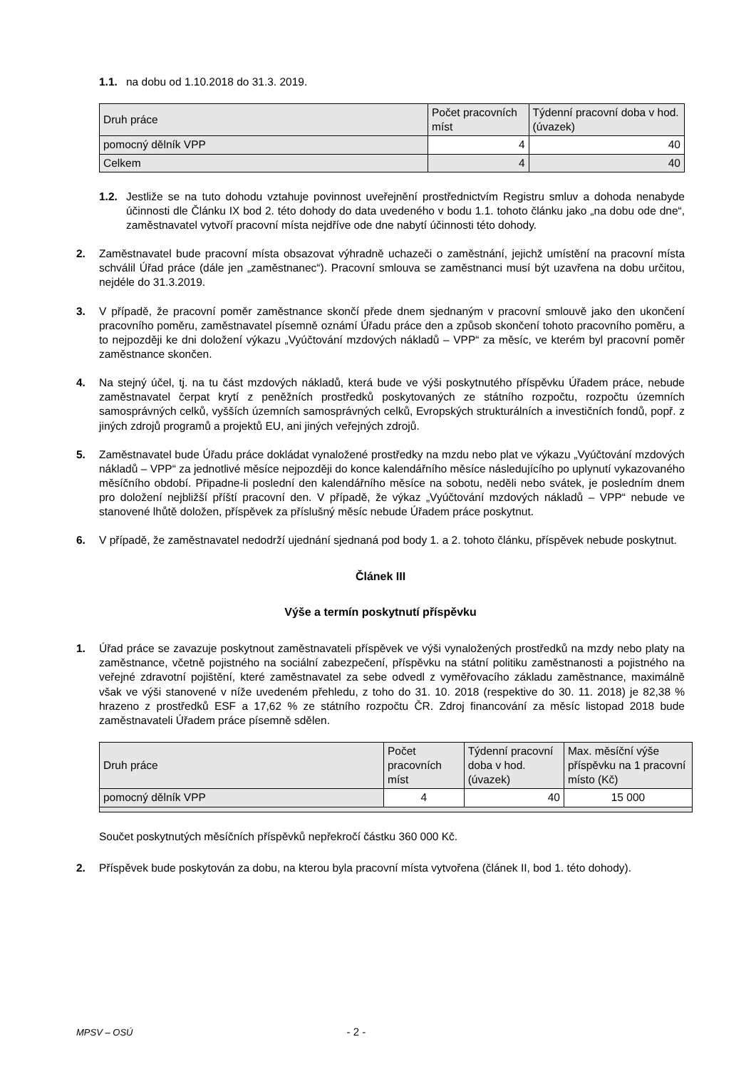1.1. na dobu od 1.10.2018 do 31.3. 2019.
| Druh práce | Počet pracovních míst | Týdenní pracovní doba v hod. (úvazek) |
| pomocný dělník VPP | 4 | 40 |
| Celkem | 4 | 40 |
1.2. Jestliže se na tuto dohodu vztahuje povinnost uveřejnění prostřednictvím Registru smluv a dohoda nenabyde účinnosti dle Článku IX bod 2. této dohody do data uvedeného v bodu 1.1. tohoto článku jako „na dobu ode dne“, zaměstnavatel vytvoří pracovní místa nejdříve ode dne nabytí účinnosti této dohody.
2. Zaměstnavatel bude pracovní místa obsazovat výhradně uchazeči o zaměstnání, jejichž umístění na pracovní místa schválil Úřad práce (dále jen „zaměstnanec“). Pracovní smlouva se zaměstnanci musí být uzavřena na dobu určitou, nejdéle do 31.3.2019.
3. V případě, že pracovní poměr zaměstnance skončí přede dnem sjednaným v pracovní smlouvě jako den ukončení pracovního poměru, zaměstnavatel písemně oznámí Úřadu práce den a způsob skončení tohoto pracovního poměru, a to nejpozději ke dni doložení výkazu „Vyúčtování mzdových nákladů – VPP“ za měsíc, ve kterém byl pracovní poměr zaměstnance skončen.
4. Na stejný účel, tj. na tu část mzdových nákladů, která bude ve výši poskytnutého příspěvku Úřadem práce, nebude zaměstnavatel čerpat krytí z peněžních prostředků poskytovaných ze státního rozpočtu, rozpočtu územních samosprávných celků, vyšších územních samosprávných celků, Evropských strukturálních a investičních fondů, popř. z jiných zdrojů programů a projektů EU, ani jiných veřejných zdrojů.
5. Zaměstnavatel bude Úřadu práce dokládat vynaložené prostředky na mzdu nebo plat ve výkazu „Vyúčtování mzdových nákladů – VPP“ za jednotlivé měsíce nejpozději do konce kalendářního měsíce následujícího po uplynutí vykazovaného měsíčního období. Připadne-li poslední den kalendářního měsíce na sobotu, neděli nebo svátek, je posledním dnem pro doložení nejbližší příští pracovní den. V případě, že výkaz „Vyúčtování mzdových nákladů – VPP“ nebude ve stanovené lhůtě doložen, příspěvek za příslušný měsíc nebude Úřadem práce poskytnut.
6. V případě, že zaměstnavatel nedodrží ujednání sjednaná pod body 1. a 2. tohoto článku, příspěvek nebude poskytnut.
Článek III
Výše a termín poskytnutí příspěvku
1. Úřad práce se zavazuje poskytnout zaměstnavateli příspěvek ve výši vynaložených prostředků na mzdy nebo platy na zaměstnance, včetně pojistného na sociální zabezpečení, příspěvku na státní politiku zaměstnanosti a pojistného na veřejné zdravotní pojištění, které zaměstnavatel za sebe odvedl z vyměřovacího základu zaměstnance, maximálně však ve výši stanovené v níže uvedeném přehledu, z toho do 31. 10. 2018 (respektive do 30. 11. 2018) je 82,38 % hrazeno z prostředků ESF a 17,62 % ze státního rozpočtu ČR. Zdroj financování za měsíc listopad 2018 bude zaměstnavateli Úřadem práce písemně sdělen.
| Druh práce | Počet pracovních míst | Týdenní pracovní doba v hod. (úvazek) | Max. měsíční výše příspěvku na 1 pracovní místo (Kč) |
| pomocný dělník VPP | 4 | 40 | 15 000 |
Součet poskytnutých měsíčních příspěvků nepřekročí částku 360 000 Kč.
2. Příspěvek bude poskytován za dobu, na kterou byla pracovní místa vytvořena (článek II, bod 1. této dohody).
MPSV – OSÚ - 2 -